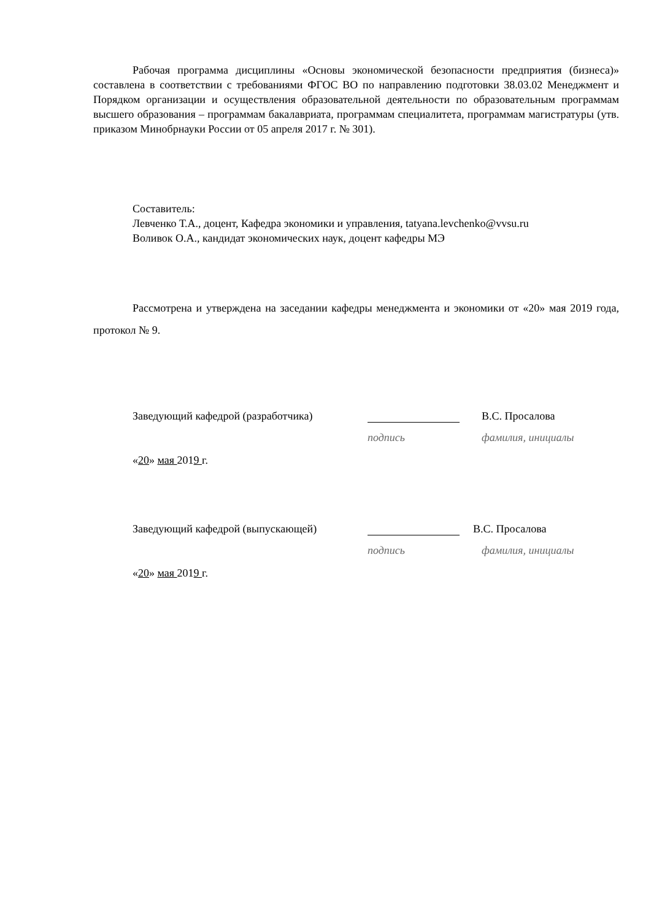Рабочая программа дисциплины «Основы экономической безопасности предприятия (бизнеса)» составлена в соответствии с требованиями ФГОС ВО по направлению подготовки 38.03.02 Менеджмент и Порядком организации и осуществления образовательной деятельности по образовательным программам высшего образования – программам бакалавриата, программам специалитета, программам магистратуры (утв. приказом Минобрнауки России от 05 апреля 2017 г. № 301).
Составитель:
Левченко Т.А., доцент, Кафедра экономики и управления, tatyana.levchenko@vvsu.ru
Воливок О.А., кандидат экономических наук, доцент кафедры МЭ
Рассмотрена и утверждена на заседании кафедры менеджмента и экономики от «20» мая 2019 года, протокол № 9.
Заведующий кафедрой (разработчика) В.С. Просалова
подпись фамилия, инициалы
«20» мая 2019 г.
Заведующий кафедрой (выпускающей) В.С. Просалова
подпись фамилия, инициалы
«20» мая 2019 г.